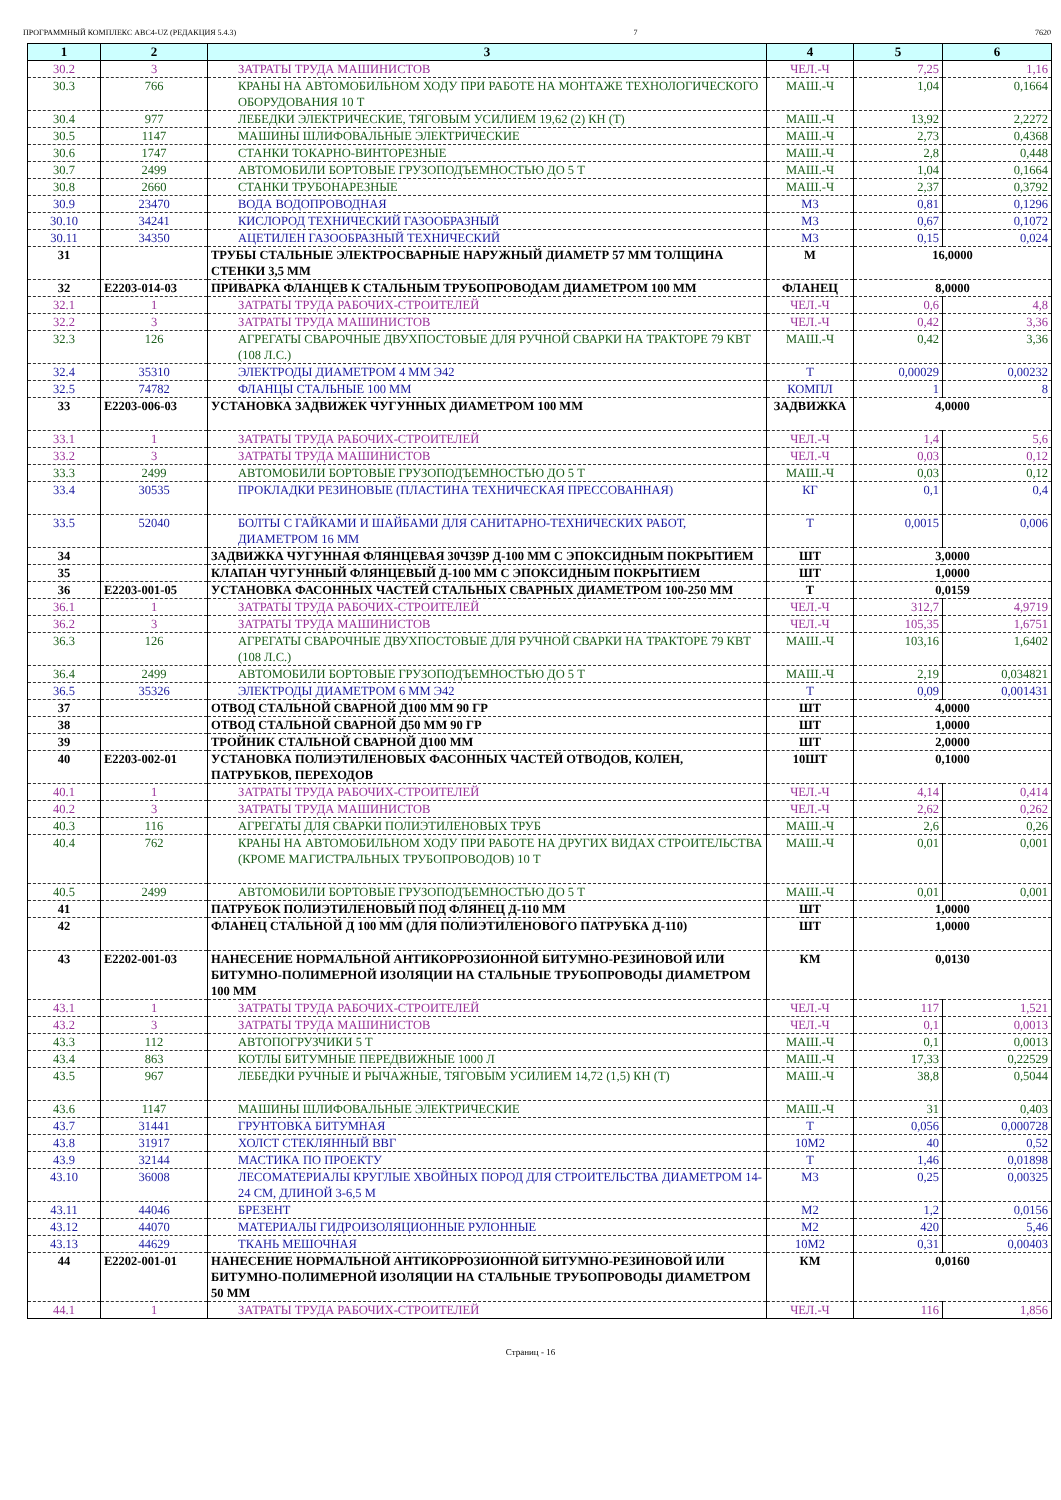ПРОГРАММНЫЙ КОМПЛЕКС АВС4-UZ (РЕДАКЦИЯ 5.4.3) 7 7620
| 1 | 2 | 3 | 4 | 5 | 6 |
| --- | --- | --- | --- | --- | --- |
| 30.2 | 3 | ЗАТРАТЫ ТРУДА МАШИНИСТОВ | ЧЕЛ.-Ч | 7,25 | 1,16 |
| 30.3 | 766 | КРАНЫ НА АВТОМОБИЛЬНОМ ХОДУ ПРИ РАБОТЕ НА МОНТАЖЕ ТЕХНОЛОГИЧЕСКОГО ОБОРУДОВАНИЯ 10 Т | МАШ.-Ч | 1,04 | 0,1664 |
| 30.4 | 977 | ЛЕБЕДКИ ЭЛЕКТРИЧЕСКИЕ, ТЯГОВЫМ УСИЛИЕМ 19,62 (2) КН (Т) | МАШ.-Ч | 13,92 | 2,2272 |
| 30.5 | 1147 | МАШИНЫ ШЛИФОВАЛЬНЫЕ ЭЛЕКТРИЧЕСКИЕ | МАШ.-Ч | 2,73 | 0,4368 |
| 30.6 | 1747 | СТАНКИ ТОКАРНО-ВИНТОРЕЗНЫЕ | МАШ.-Ч | 2,8 | 0,448 |
| 30.7 | 2499 | АВТОМОБИЛИ БОРТОВЫЕ ГРУЗОПОДЪЕМНОСТЬЮ ДО 5 Т | МАШ.-Ч | 1,04 | 0,1664 |
| 30.8 | 2660 | СТАНКИ ТРУБОНАРЕЗНЫЕ | МАШ.-Ч | 2,37 | 0,3792 |
| 30.9 | 23470 | ВОДА ВОДОПРОВОДНАЯ | М3 | 0,81 | 0,1296 |
| 30.10 | 34241 | КИСЛОРОД ТЕХНИЧЕСКИЙ ГАЗООБРАЗНЫЙ | М3 | 0,67 | 0,1072 |
| 30.11 | 34350 | АЦЕТИЛЕН ГАЗООБРАЗНЫЙ ТЕХНИЧЕСКИЙ | М3 | 0,15 | 0,024 |
| 31 | | ТРУБЫ СТАЛЬНЫЕ ЭЛЕКТРОСВАРНЫЕ НАРУЖНЫЙ ДИАМЕТР 57 ММ ТОЛЩИНА СТЕНКИ 3,5 ММ | М | 16,0000 | |
| 32 | Е2203-014-03 | ПРИВАРКА ФЛАНЦЕВ К СТАЛЬНЫМ ТРУБОПРОВОДАМ ДИАМЕТРОМ 100 ММ | ФЛАНЕЦ | 8,0000 | |
| 32.1 | 1 | ЗАТРАТЫ ТРУДА РАБОЧИХ-СТРОИТЕЛЕЙ | ЧЕЛ.-Ч | 0,6 | 4,8 |
| 32.2 | 3 | ЗАТРАТЫ ТРУДА МАШИНИСТОВ | ЧЕЛ.-Ч | 0,42 | 3,36 |
| 32.3 | 126 | АГРЕГАТЫ СВАРОЧНЫЕ ДВУХПОСТОВЫЕ ДЛЯ РУЧНОЙ СВАРКИ НА ТРАКТОРЕ 79 КВТ (108 Л.С.) | МАШ.-Ч | 0,42 | 3,36 |
| 32.4 | 35310 | ЭЛЕКТРОДЫ ДИАМЕТРОМ 4 ММ Э42 | Т | 0,00029 | 0,00232 |
| 32.5 | 74782 | ФЛАНЦЫ СТАЛЬНЫЕ 100 ММ | КОМПЛ | 1 | 8 |
| 33 | Е2203-006-03 | УСТАНОВКА ЗАДВИЖЕК ЧУГУННЫХ ДИАМЕТРОМ 100 ММ | ЗАДВИЖКА | 4,0000 | |
| 33.1 | 1 | ЗАТРАТЫ ТРУДА РАБОЧИХ-СТРОИТЕЛЕЙ | ЧЕЛ.-Ч | 1,4 | 5,6 |
| 33.2 | 3 | ЗАТРАТЫ ТРУДА МАШИНИСТОВ | ЧЕЛ.-Ч | 0,03 | 0,12 |
| 33.3 | 2499 | АВТОМОБИЛИ БОРТОВЫЕ ГРУЗОПОДЪЕМНОСТЬЮ ДО 5 Т | МАШ.-Ч | 0,03 | 0,12 |
| 33.4 | 30535 | ПРОКЛАДКИ РЕЗИНОВЫЕ (ПЛАСТИНА ТЕХНИЧЕСКАЯ ПРЕССОВАННАЯ) | КГ | 0,1 | 0,4 |
| 33.5 | 52040 | БОЛТЫ С ГАЙКАМИ И ШАЙБАМИ ДЛЯ САНИТАРНО-ТЕХНИЧЕСКИХ РАБОТ, ДИАМЕТРОМ 16 ММ | Т | 0,0015 | 0,006 |
| 34 | | ЗАДВИЖКА ЧУГУННАЯ ФЛЯНЦЕВАЯ 30Ч39Р Д-100 ММ С ЭПОКСИДНЫМ ПОКРЫТИЕМ | ШТ | 3,0000 | |
| 35 | | КЛАПАН ЧУГУННЫЙ ФЛЯНЦЕВЫЙ Д-100 ММ С ЭПОКСИДНЫМ ПОКРЫТИЕМ | ШТ | 1,0000 | |
| 36 | Е2203-001-05 | УСТАНОВКА ФАСОННЫХ ЧАСТЕЙ СТАЛЬНЫХ СВАРНЫХ ДИАМЕТРОМ 100-250 ММ | Т | 0,0159 | |
| 36.1 | 1 | ЗАТРАТЫ ТРУДА РАБОЧИХ-СТРОИТЕЛЕЙ | ЧЕЛ.-Ч | 312,7 | 4,9719 |
| 36.2 | 3 | ЗАТРАТЫ ТРУДА МАШИНИСТОВ | ЧЕЛ.-Ч | 105,35 | 1,6751 |
| 36.3 | 126 | АГРЕГАТЫ СВАРОЧНЫЕ ДВУХПОСТОВЫЕ ДЛЯ РУЧНОЙ СВАРКИ НА ТРАКТОРЕ 79 КВТ (108 Л.С.) | МАШ.-Ч | 103,16 | 1,6402 |
| 36.4 | 2499 | АВТОМОБИЛИ БОРТОВЫЕ ГРУЗОПОДЪЕМНОСТЬЮ ДО 5 Т | МАШ.-Ч | 2,19 | 0,034821 |
| 36.5 | 35326 | ЭЛЕКТРОДЫ ДИАМЕТРОМ 6 ММ Э42 | Т | 0,09 | 0,001431 |
| 37 | | ОТВОД СТАЛЬНОЙ СВАРНОЙ Д100 ММ 90 ГР | ШТ | 4,0000 | |
| 38 | | ОТВОД СТАЛЬНОЙ СВАРНОЙ Д50 ММ 90 ГР | ШТ | 1,0000 | |
| 39 | | ТРОЙНИК СТАЛЬНОЙ СВАРНОЙ Д100 ММ | ШТ | 2,0000 | |
| 40 | Е2203-002-01 | УСТАНОВКА ПОЛИЭТИЛЕНОВЫХ ФАСОННЫХ ЧАСТЕЙ ОТВОДОВ, КОЛЕН, ПАТРУБКОВ, ПЕРЕХОДОВ | 10ШТ | 0,1000 | |
| 40.1 | 1 | ЗАТРАТЫ ТРУДА РАБОЧИХ-СТРОИТЕЛЕЙ | ЧЕЛ.-Ч | 4,14 | 0,414 |
| 40.2 | 3 | ЗАТРАТЫ ТРУДА МАШИНИСТОВ | ЧЕЛ.-Ч | 2,62 | 0,262 |
| 40.3 | 116 | АГРЕГАТЫ ДЛЯ СВАРКИ ПОЛИЭТИЛЕНОВЫХ ТРУБ | МАШ.-Ч | 2,6 | 0,26 |
| 40.4 | 762 | КРАНЫ НА АВТОМОБИЛЬНОМ ХОДУ ПРИ РАБОТЕ НА ДРУГИХ ВИДАХ СТРОИТЕЛЬСТВА (КРОМЕ МАГИСТРАЛЬНЫХ ТРУБОПРОВОДОВ) 10 Т | МАШ.-Ч | 0,01 | 0,001 |
| 40.5 | 2499 | АВТОМОБИЛИ БОРТОВЫЕ ГРУЗОПОДЪЕМНОСТЬЮ ДО 5 Т | МАШ.-Ч | 0,01 | 0,001 |
| 41 | | ПАТРУБОК ПОЛИЭТИЛЕНОВЫЙ ПОД ФЛЯНЕЦ Д-110 ММ | ШТ | 1,0000 | |
| 42 | | ФЛАНЕЦ СТАЛЬНОЙ Д 100 ММ (ДЛЯ ПОЛИЭТИЛЕНОВОГО ПАТРУБКА Д-110) | ШТ | 1,0000 | |
| 43 | Е2202-001-03 | НАНЕСЕНИЕ НОРМАЛЬНОЙ АНТИКОРРОЗИОННОЙ БИТУМНО-РЕЗИНОВОЙ ИЛИ БИТУМНО-ПОЛИМЕРНОЙ ИЗОЛЯЦИИ НА СТАЛЬНЫЕ ТРУБОПРОВОДЫ ДИАМЕТРОМ 100 ММ | КМ | 0,0130 | |
| 43.1 | 1 | ЗАТРАТЫ ТРУДА РАБОЧИХ-СТРОИТЕЛЕЙ | ЧЕЛ.-Ч | 117 | 1,521 |
| 43.2 | 3 | ЗАТРАТЫ ТРУДА МАШИНИСТОВ | ЧЕЛ.-Ч | 0,1 | 0,0013 |
| 43.3 | 112 | АВТОПОГРУЗЧИКИ 5 Т | МАШ.-Ч | 0,1 | 0,0013 |
| 43.4 | 863 | КОТЛЫ БИТУМНЫЕ ПЕРЕДВИЖНЫЕ 1000 Л | МАШ.-Ч | 17,33 | 0,22529 |
| 43.5 | 967 | ЛЕБЕДКИ РУЧНЫЕ И РЫЧАЖНЫЕ, ТЯГОВЫМ УСИЛИЕМ 14,72 (1,5) КН (Т) | МАШ.-Ч | 38,8 | 0,5044 |
| 43.6 | 1147 | МАШИНЫ ШЛИФОВАЛЬНЫЕ ЭЛЕКТРИЧЕСКИЕ | МАШ.-Ч | 31 | 0,403 |
| 43.7 | 31441 | ГРУНТОВКА БИТУМНАЯ | Т | 0,056 | 0,000728 |
| 43.8 | 31917 | ХОЛСТ СТЕКЛЯННЫЙ ВВГ | 10М2 | 40 | 0,52 |
| 43.9 | 32144 | МАСТИКА ПО ПРОЕКТУ | Т | 1,46 | 0,01898 |
| 43.10 | 36008 | ЛЕСОМАТЕРИАЛЫ КРУГЛЫЕ ХВОЙНЫХ ПОРОД ДЛЯ СТРОИТЕЛЬСТВА ДИАМЕТРОМ 14-24 СМ, ДЛИНОЙ 3-6,5 М | М3 | 0,25 | 0,00325 |
| 43.11 | 44046 | БРЕЗЕНТ | М2 | 1,2 | 0,0156 |
| 43.12 | 44070 | МАТЕРИАЛЫ ГИДРОИЗОЛЯЦИОННЫЕ РУЛОННЫЕ | М2 | 420 | 5,46 |
| 43.13 | 44629 | ТКАНЬ МЕШОЧНАЯ | 10М2 | 0,31 | 0,00403 |
| 44 | Е2202-001-01 | НАНЕСЕНИЕ НОРМАЛЬНОЙ АНТИКОРРОЗИОННОЙ БИТУМНО-РЕЗИНОВОЙ ИЛИ БИТУМНО-ПОЛИМЕРНОЙ ИЗОЛЯЦИИ НА СТАЛЬНЫЕ ТРУБОПРОВОДЫ ДИАМЕТРОМ 50 ММ | КМ | 0,0160 | |
| 44.1 | 1 | ЗАТРАТЫ ТРУДА РАБОЧИХ-СТРОИТЕЛЕЙ | ЧЕЛ.-Ч | 116 | 1,856 |
Страниц - 16